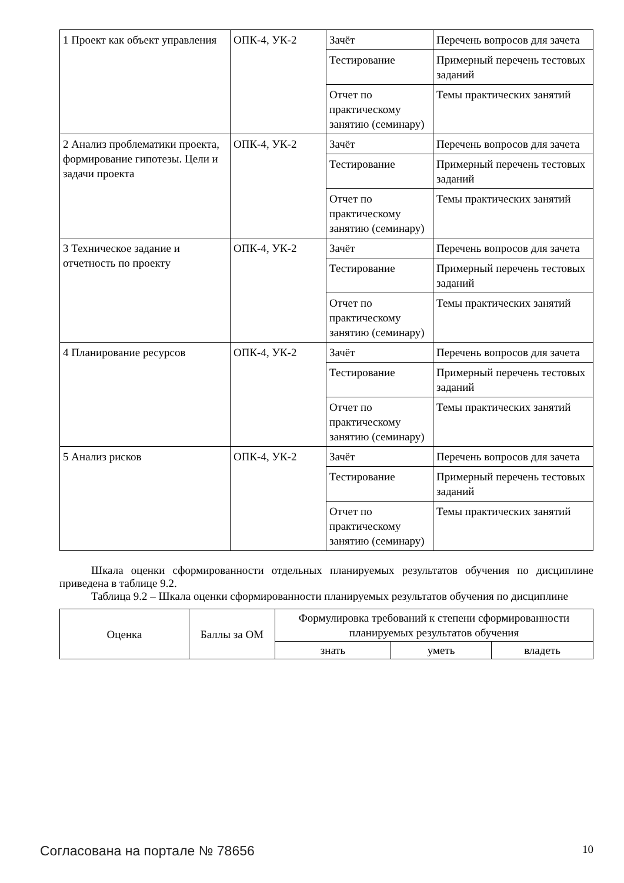| 1 Проект как объект управления | ОПК-4, УК-2 | Зачёт | Перечень вопросов для зачета |
| | | Тестирование | Примерный перечень тестовых заданий |
| | | Отчет по практическому занятию (семинару) | Темы практических занятий |
| 2 Анализ проблематики проекта, формирование гипотезы. Цели и задачи проекта | ОПК-4, УК-2 | Зачёт | Перечень вопросов для зачета |
| | | Тестирование | Примерный перечень тестовых заданий |
| | | Отчет по практическому занятию (семинару) | Темы практических занятий |
| 3 Техническое задание и отчетность по проекту | ОПК-4, УК-2 | Зачёт | Перечень вопросов для зачета |
| | | Тестирование | Примерный перечень тестовых заданий |
| | | Отчет по практическому занятию (семинару) | Темы практических занятий |
| 4 Планирование ресурсов | ОПК-4, УК-2 | Зачёт | Перечень вопросов для зачета |
| | | Тестирование | Примерный перечень тестовых заданий |
| | | Отчет по практическому занятию (семинару) | Темы практических занятий |
| 5 Анализ рисков | ОПК-4, УК-2 | Зачёт | Перечень вопросов для зачета |
| | | Тестирование | Примерный перечень тестовых заданий |
| | | Отчет по практическому занятию (семинару) | Темы практических занятий |
Шкала оценки сформированности отдельных планируемых результатов обучения по дисциплине приведена в таблице 9.2.
Таблица 9.2 – Шкала оценки сформированности планируемых результатов обучения по дисциплине
| Оценка | Баллы за ОМ | Формулировка требований к степени сформированности планируемых результатов обучения | | |
| --- | --- | --- | --- | --- |
| | | знать | уметь | владеть |
Согласована на портале № 78656 10